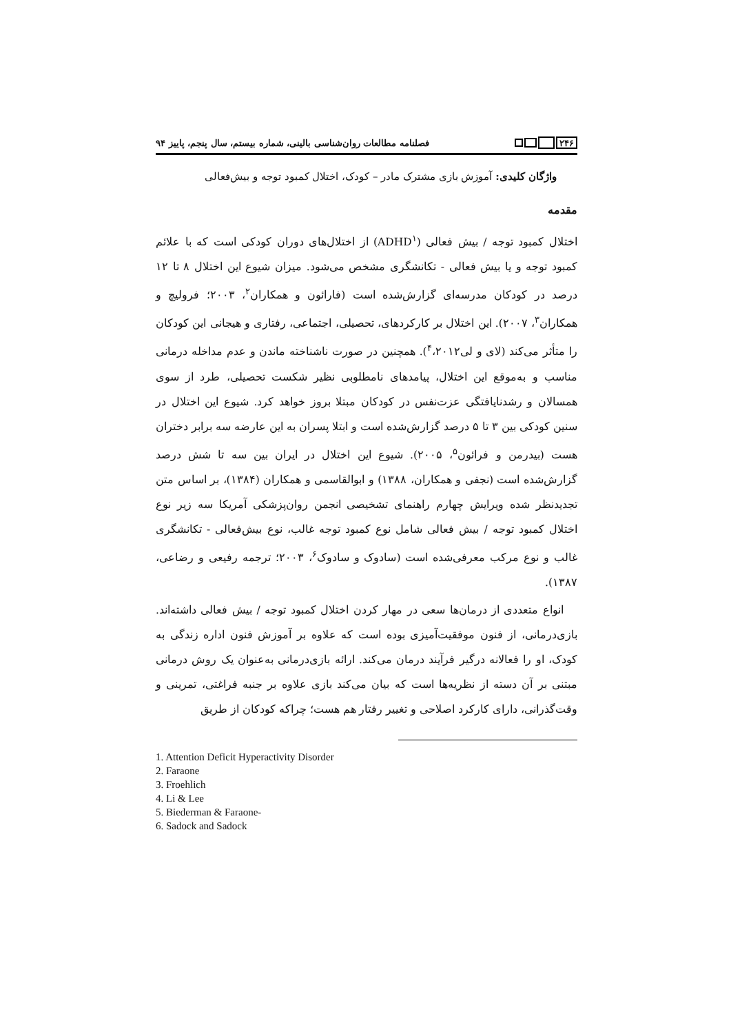۲۴۶
فصلنامه مطالعات روان‌شناسی بالینی، شماره بیستم، سال پنجم، پاییز ۹۴
واژگان کلیدی: آموزش بازی مشترک مادر – کودک، اختلال کمبود توجه و بیش‌فعالی
مقدمه
اختلال کمبود توجه / بیش فعالی (ADHD<sup>۱</sup>) از اختلال‌های دوران کودکی است که با علائم کمبود توجه و یا بیش فعالی - تکانشگری مشخص می‌شود. میزان شیوع این اختلال ۸ تا ۱۲ درصد در کودکان مدرسه‌ای گزارش‌شده است (فارائون و همکاران<sup>۲</sup>، ۲۰۰۳؛ فرولیچ و همکاران<sup>۳</sup>، ۲۰۰۷). این اختلال بر کارکردهای، تحصیلی، اجتماعی، رفتاری و هیجانی این کودکان را متأثر می‌کند (لای و لی<sup>۴</sup>،۲۰۱۲). همچنین در صورت ناشناخته ماندن و عدم مداخله درمانی مناسب و به‌موقع این اختلال، پیامدهای نامطلوبی نظیر شکست تحصیلی، طرد از سوی همسالان و رشدنایافتگی عزت‌نفس در کودکان مبتلا بروز خواهد کرد. شیوع این اختلال در سنین کودکی بین ۳ تا ۵ درصد گزارش‌شده است و ابتلا پسران به این عارضه سه برابر دختران هست (بیدرمن و فرائون<sup>۵</sup>، ۲۰۰۵). شیوع این اختلال در ایران بین سه تا شش درصد گزارش‌شده است (نجفی و همکاران، ۱۳۸۸) و ابوالقاسمی و همکاران (۱۳۸۴)، بر اساس متن تجدیدنظر شده ویرایش چهارم راهنمای تشخیصی انجمن روان‌پزشکی آمریکا سه زیر نوع اختلال کمبود توجه / بیش فعالی شامل نوع کمبود توجه غالب، نوع بیش‌فعالی - تکانشگری غالب و نوع مرکب معرفی‌شده است (سادوک و سادوک<sup>۶</sup>، ۲۰۰۳؛ ترجمه رفیعی و رضاعی، ۱۳۸۷).
انواع متعددی از درمان‌ها سعی در مهار کردن اختلال کمبود توجه / بیش فعالی داشته‌اند. بازی‌درمانی، از فنون موفقیت‌آمیزی بوده است که علاوه بر آموزش فنون اداره زندگی به کودک، او را فعالانه درگیر فرآیند درمان می‌کند. ارائه بازی‌درمانی به‌عنوان یک روش درمانی مبتنی بر آن دسته از نظریه‌ها است که بیان می‌کند بازی علاوه بر جنبه فراغتی، تمرینی و وقت‌گذرانی، دارای کارکرد اصلاحی و تغییر رفتار هم هست؛ چراکه کودکان از طریق
1. Attention Deficit Hyperactivity Disorder
2. Faraone
3. Froehlich
4. Li & Lee
5. Biederman & Faraone-
6. Sadock and Sadock